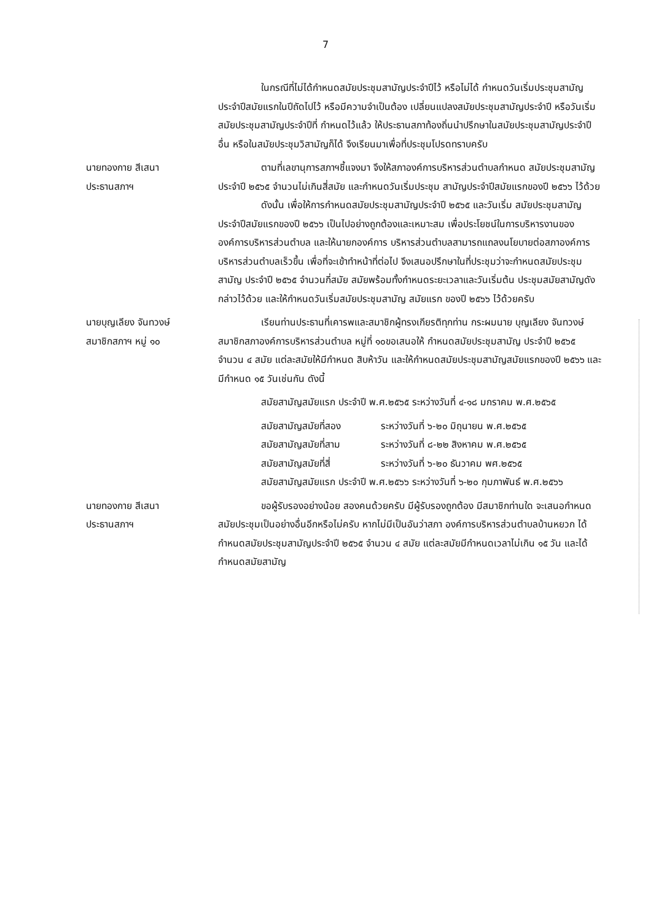7
ในกรณีที่ไม่ได้กำหนดสมัยประชุมสามัญประจำปีไว้ หรือไม่ได้ กำหนดวันเริ่มประชุมสามัญประจำปีสมัยแรกในปีถัดไปไว้ หรือมีความจำเป็นต้อง เปลี่ยนแปลงสมัยประชุมสามัญประจำปี หรือวันเริ่มสมัยประชุมสามัญประจำปีที่ กำหนดไว้แล้ว ให้ประธานสภาท้องถิ่นนำปรึกษาในสมัยประชุมสามัญประจำปีอื่น หรือในสมัยประชุมวิสามัญก็ได้ จึงเรียนมาเพื่อที่ประชุมโปรดทราบครับ
นายทองกาย สีเสนา
ประธานสภาฯ
ตามที่เลขานุการสภาฯชี้แจงมา จึงให้สภาองค์การบริหารส่วนตำบลกำหนด สมัยประชุมสามัญประจำปี ๒๕๖๕ จำนวนไม่เกินสี่สมัย และกำหนดวันเริ่มประชุม สามัญประจำปีสมัยแรกของปี ๒๕๖๖ ไว้ด้วย
ดังนั้น เพื่อให้การกำหนดสมัยประชุมสามัญประจำปี ๒๕๖๕ และวันเริ่ม สมัยประชุมสามัญประจำปีสมัยแรกของปี ๒๕๖๖ เป็นไปอย่างถูกต้องและเหมาะสม เพื่อประโยชน์ในการบริหารงานขององค์การบริหารส่วนตำบล และให้นายกองค์การ บริหารส่วนตำบลสามารถแถลงนโยบายต่อสภาองค์การบริหารส่วนตำบลเร็วขึ้น เพื่อที่จะเข้าทำหน้าที่ต่อไป จึงเสนอปรึกษาในที่ประชุมว่าจะกำหนดสมัยประชุม สามัญ ประจำปี ๒๕๖๕ จำนวนกี่สมัย สมัยพร้อมทั้งกำหนดระยะเวลาและวันเริ่มต้น ประชุมสมัยสามัญดังกล่าวไว้ด้วย และให้กำหนดวันเริ่มสมัยประชุมสามัญ สมัยแรก ของปี ๒๕๖๖ ไว้ด้วยครับ
นายบุญเลียง จันทวงษ์
สมาชิกสภาฯ หมู่ ๑๐
เรียนท่านประธานที่เคารพและสมาชิกผู้ทรงเกียรติทุกท่าน กระผมนาย บุญเลียง จันทวงษ์ สมาชิกสภาองค์การบริหารส่วนตำบล หมู่ที่ ๑๐ขอเสนอให้ กำหนดสมัยประชุมสามัญ ประจำปี ๒๕๖๕ จำนวน ๔ สมัย แต่ละสมัยให้มีกำหนด สิบห้าวัน และให้กำหนดสมัยประชุมสามัญสมัยแรกของปี ๒๕๖๖ และมีกำหนด ๑๕ วันเช่นกัน ดังนี้
สมัยสามัญสมัยแรก ประจำปี พ.ศ.๒๕๖๕ ระหว่างวันที่ ๔-๑๘ มกราคม พ.ศ.๒๕๖๕
สมัยสามัญสมัยที่สอง ระหว่างวันที่ ๖-๒๐ มิถุนายน พ.ศ.๒๕๖๕
สมัยสามัญสมัยที่สาม ระหว่างวันที่ ๘-๒๒ สิงหาคม พ.ศ.๒๕๖๕
สมัยสามัญสมัยที่สี่ ระหว่างวันที่ ๖-๒๐ ธันวาคม พศ.๒๕๖๕
สมัยสามัญสมัยแรก ประจำปี พ.ศ.๒๕๖๖ ระหว่างวันที่ ๖-๒๐ กุมภาพันธ์ พ.ศ.๒๕๖๖
นายทองกาย สีเสนา
ประธานสภาฯ
ขอผู้รับรองอย่างน้อย สองคนด้วยครับ มีผู้รับรองถูกต้อง มีสมาชิกท่านใด จะเสนอกำหนดสมัยประชุมเป็นอย่างอื่นอีกหรือไม่ครับ หากไม่มีเป็นอันว่าสภา องค์การบริหารส่วนตำบลบ้านหยวก ได้กำหนดสมัยประชุมสามัญประจำปี ๒๕๖๕ จำนวน ๔ สมัย แต่ละสมัยมีกำหนดเวลาไม่เกิน ๑๕ วัน และได้กำหนดสมัยสามัญ